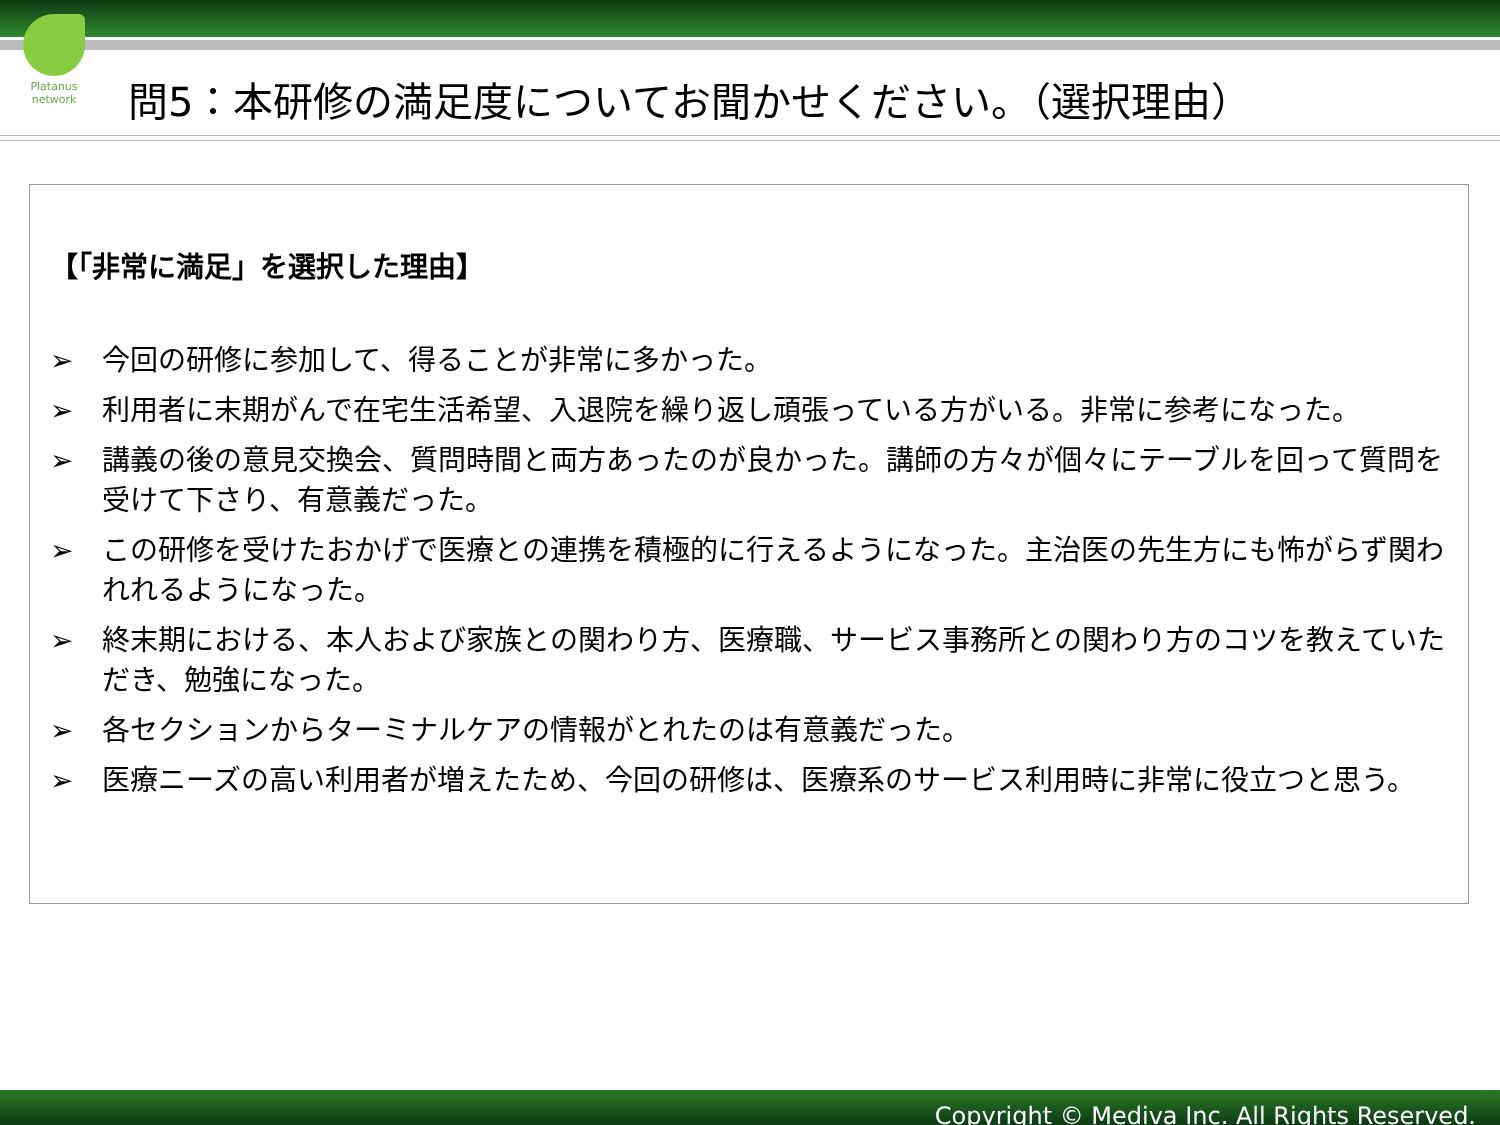Platanus network
問5：本研修の満足度についてお聞かせください。（選択理由）
【「非常に満足」を選択した理由】
➢ 今回の研修に参加して、得ることが非常に多かった。
➢ 利用者に末期がんで在宅生活希望、入退院を繰り返し頑張っている方がいる。非常に参考になった。
➢ 講義の後の意見交換会、質問時間と両方あったのが良かった。講師の方々が個々にテーブルを回って質問を受けて下さり、有意義だった。
➢ この研修を受けたおかげで医療との連携を積極的に行えるようになった。主治医の先生方にも怖がらず関われれるようになった。
➢ 終末期における、本人および家族との関わり方、医療職、サービス事務所との関わり方のコツを教えていただき、勉強になった。
➢ 各セクションからターミナルケアの情報がとれたのは有意義だった。
➢ 医療ニーズの高い利用者が増えたため、今回の研修は、医療系のサービス利用時に非常に役立つと思う。
Copyright © Mediva Inc. All Rights Reserved.